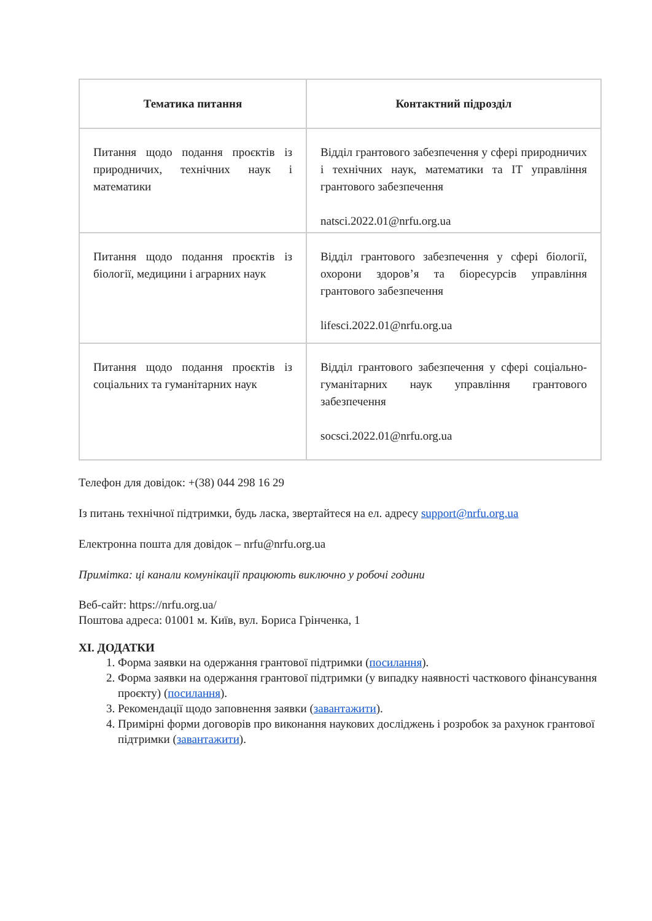| Тематика питання | Контактний підрозділ |
| --- | --- |
| Питання щодо подання проєктів із природничих, технічних наук і математики | Відділ грантового забезпечення у сфері природничих і технічних наук, математики та ІТ управління грантового забезпечення natsci.2022.01@nrfu.org.ua |
| Питання щодо подання проєктів із біології, медицини і аграрних наук | Відділ грантового забезпечення у сфері біології, охорони здоров’я та біоресурсів управління грантового забезпечення lifesci.2022.01@nrfu.org.ua |
| Питання щодо подання проєктів із соціальних та гуманітарних наук | Відділ грантового забезпечення у сфері соціально-гуманітарних наук управління грантового забезпечення socsci.2022.01@nrfu.org.ua |
Телефон для довідок: +(38) 044 298 16 29
Із питань технічної підтримки, будь ласка, звертайтеся на ел. адресу support@nrfu.org.ua
Електронна пошта для довідок – nrfu@nrfu.org.ua
Примітка: ці канали комунікації працюють виключно у робочі години
Веб-сайт: https://nrfu.org.ua/
Поштова адреса: 01001 м. Київ, вул. Бориса Грінченка, 1
XI. ДОДАТКИ
1. Форма заявки на одержання грантової підтримки (посилання).
2. Форма заявки на одержання грантової підтримки (у випадку наявності часткового фінансування проєкту) (посилання).
3. Рекомендації щодо заповнення заявки (завантажити).
4. Примірні форми договорів про виконання наукових досліджень і розробок за рахунок грантової підтримки (завантажити).